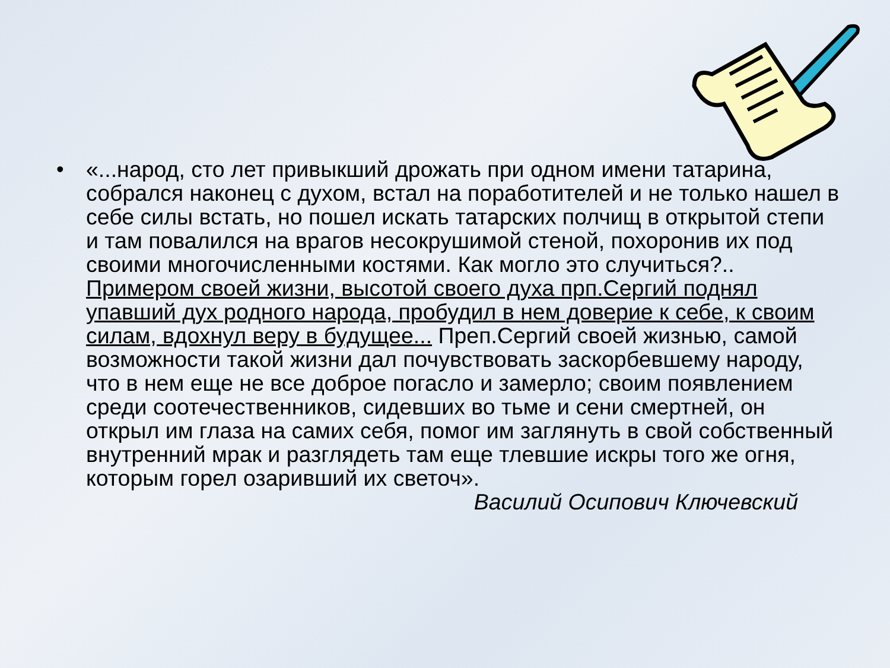• «...народ, сто лет привыкший дрожать при одном имени татарина, собрался наконец с духом, встал на поработителей и не только нашел в себе силы встать, но пошел искать татарских полчищ в открытой степи и там повалился на врагов несокрушимой стеной, похоронив их под своими многочисленными костями. Как могло это случиться?.. Примером своей жизни, высотой своего духа прп.Сергий поднял упавший дух родного народа, пробудил в нем доверие к себе, к своим силам, вдохнул веру в будущее... Преп.Сергий своей жизнью, самой возможности такой жизни дал почувствовать заскорбевшему народу, что в нем еще не все доброе погасло и замерло; своим появлением среди соотечественников, сидевших во тьме и сени смертней, он открыл им глаза на самих себя, помог им заглянуть в свой собственный внутренний мрак и разглядеть там еще тлевшие искры того же огня, которым горел озаривший их светоч».
Василий Осипович Ключевский